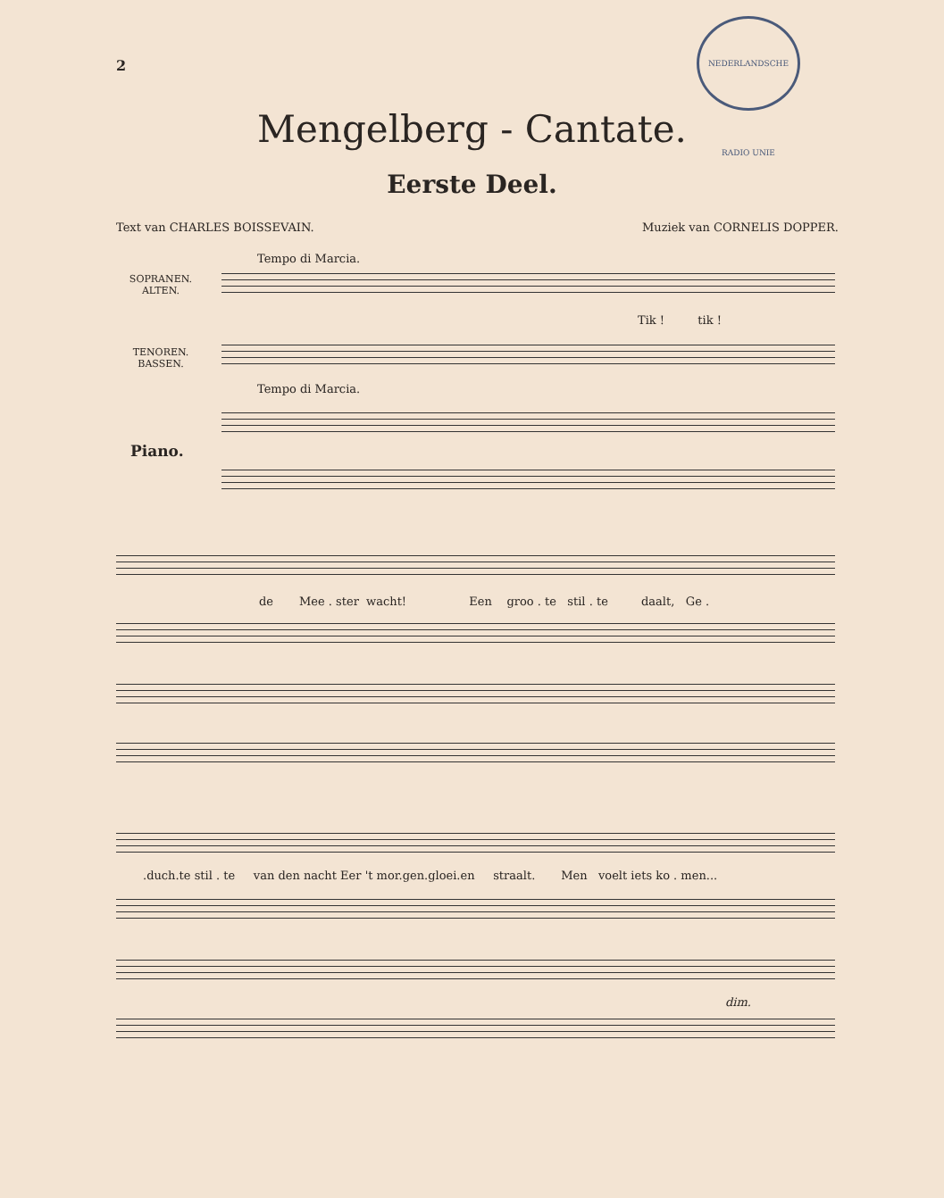2
NEDERLANDSCHE RADIO UNIE
Mengelberg - Cantate.
Eerste Deel.
Text van CHARLES BOISSEVAIN. Muziek van CORNELIS DOPPER.
Tempo di Marcia.
SOPRANEN.
ALTEN.
Tik ! tik !
TENOREN.
BASSEN.
Tempo di Marcia.
Piano.
de Mee . ster wacht! Een groo . te stil . te daalt, Ge .
.duch.te stil . te van den nacht Eer 't mor.gen.gloei.en straalt. Men voelt iets ko . men...
dim.